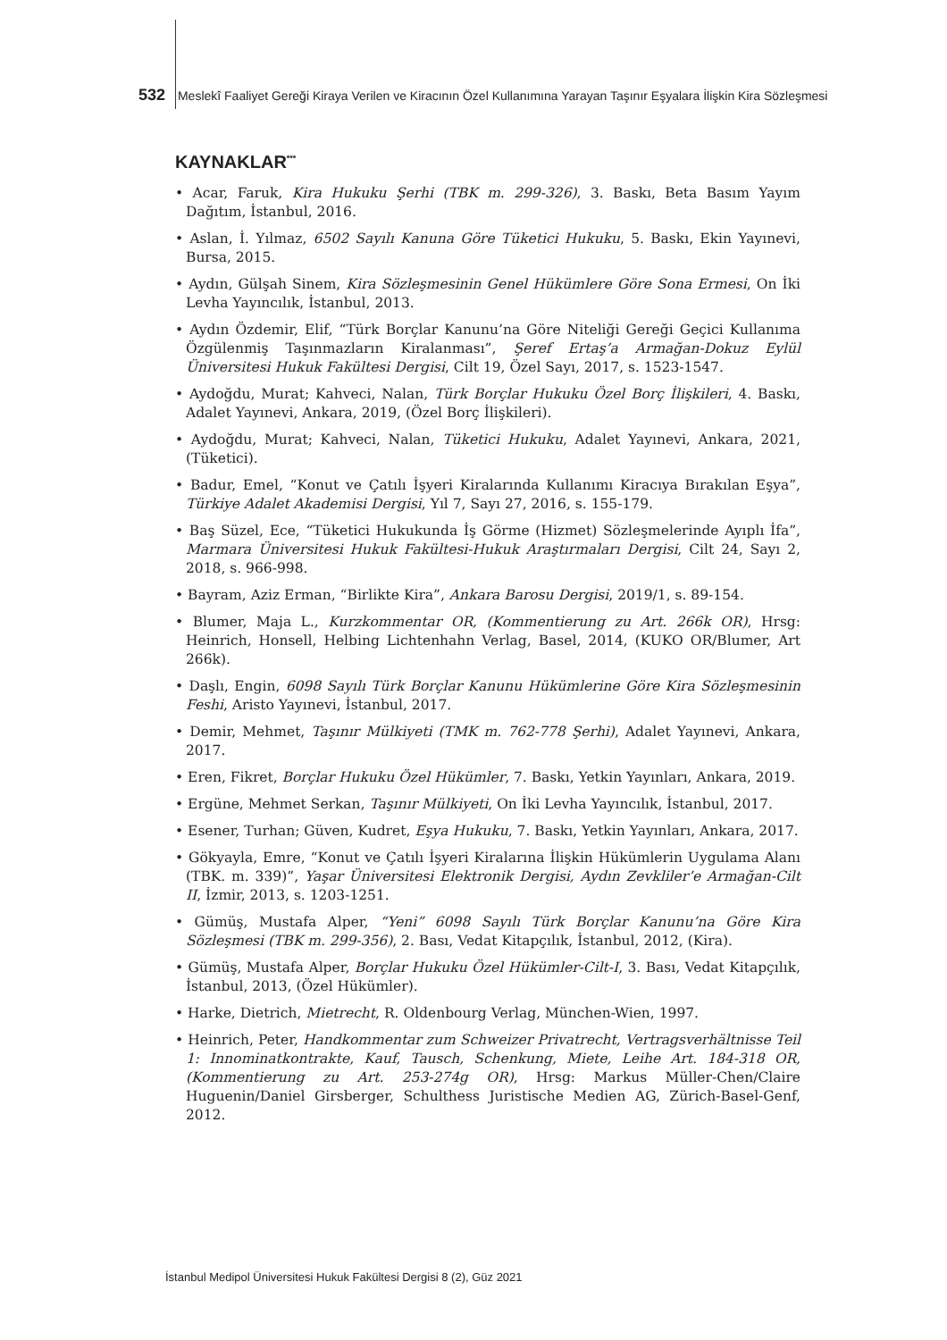532 Meslekî Faaliyet Gereği Kiraya Verilen ve Kiracının Özel Kullanımına Yarayan Taşınır Eşyalara İlişkin Kira Sözleşmesi
KAYNAKLAR<sup>***</sup>
• Acar, Faruk, Kira Hukuku Şerhi (TBK m. 299-326), 3. Baskı, Beta Basım Yayım Dağıtım, İstanbul, 2016.
• Aslan, İ. Yılmaz, 6502 Sayılı Kanuna Göre Tüketici Hukuku, 5. Baskı, Ekin Yayınevi, Bursa, 2015.
• Aydın, Gülşah Sinem, Kira Sözleşmesinin Genel Hükümlere Göre Sona Ermesi, On İki Levha Yayıncılık, İstanbul, 2013.
• Aydın Özdemir, Elif, “Türk Borçlar Kanunu’na Göre Niteliği Gereği Geçici Kullanıma Özgülenmiş Taşınmazların Kiralanması”, Şeref Ertaş’a Armağan-Dokuz Eylül Üniversitesi Hukuk Fakültesi Dergisi, Cilt 19, Özel Sayı, 2017, s. 1523-1547.
• Aydoğdu, Murat; Kahveci, Nalan, Türk Borçlar Hukuku Özel Borç İlişkileri, 4. Baskı, Adalet Yayınevi, Ankara, 2019, (Özel Borç İlişkileri).
• Aydoğdu, Murat; Kahveci, Nalan, Tüketici Hukuku, Adalet Yayınevi, Ankara, 2021, (Tüketici).
• Badur, Emel, “Konut ve Çatılı İşyeri Kiralarında Kullanımı Kiracıya Bırakılan Eşya”, Türkiye Adalet Akademisi Dergisi, Yıl 7, Sayı 27, 2016, s. 155-179.
• Baş Süzel, Ece, “Tüketici Hukukunda İş Görme (Hizmet) Sözleşmelerinde Ayıplı İfa”, Marmara Üniversitesi Hukuk Fakültesi-Hukuk Araştırmaları Dergisi, Cilt 24, Sayı 2, 2018, s. 966-998.
• Bayram, Aziz Erman, “Birlikte Kira”, Ankara Barosu Dergisi, 2019/1, s. 89-154.
• Blumer, Maja L., Kurzkommentar OR, (Kommentierung zu Art. 266k OR), Hrsg: Heinrich, Honsell, Helbing Lichtenhahn Verlag, Basel, 2014, (KUKO OR/Blumer, Art 266k).
• Daşlı, Engin, 6098 Sayılı Türk Borçlar Kanunu Hükümlerine Göre Kira Sözleşmesinin Feshi, Aristo Yayınevi, İstanbul, 2017.
• Demir, Mehmet, Taşınır Mülkiyeti (TMK m. 762-778 Şerhi), Adalet Yayınevi, Ankara, 2017.
• Eren, Fikret, Borçlar Hukuku Özel Hükümler, 7. Baskı, Yetkin Yayınları, Ankara, 2019.
• Ergüne, Mehmet Serkan, Taşınır Mülkiyeti, On İki Levha Yayıncılık, İstanbul, 2017.
• Esener, Turhan; Güven, Kudret, Eşya Hukuku, 7. Baskı, Yetkin Yayınları, Ankara, 2017.
• Gökyayla, Emre, “Konut ve Çatılı İşyeri Kiralarına İlişkin Hükümlerin Uygulama Alanı (TBK. m. 339)”, Yaşar Üniversitesi Elektronik Dergisi, Aydın Zevkliler’e Armağan-Cilt II, İzmir, 2013, s. 1203-1251.
• Gümüş, Mustafa Alper, “Yeni” 6098 Sayılı Türk Borçlar Kanunu’na Göre Kira Sözleşmesi (TBK m. 299-356), 2. Bası, Vedat Kitapçılık, İstanbul, 2012, (Kira).
• Gümüş, Mustafa Alper, Borçlar Hukuku Özel Hükümler-Cilt-I, 3. Bası, Vedat Kitapçılık, İstanbul, 2013, (Özel Hükümler).
• Harke, Dietrich, Mietrecht, R. Oldenbourg Verlag, München-Wien, 1997.
• Heinrich, Peter, Handkommentar zum Schweizer Privatrecht, Vertragsverhältnisse Teil 1: Innominatkontrakte, Kauf, Tausch, Schenkung, Miete, Leihe Art. 184-318 OR, (Kommentierung zu Art. 253-274g OR), Hrsg: Markus Müller-Chen/Claire Huguenin/Daniel Girsberger, Schulthess Juristische Medien AG, Zürich-Basel-Genf, 2012.
İstanbul Medipol Üniversitesi Hukuk Fakültesi Dergisi 8 (2), Güz 2021